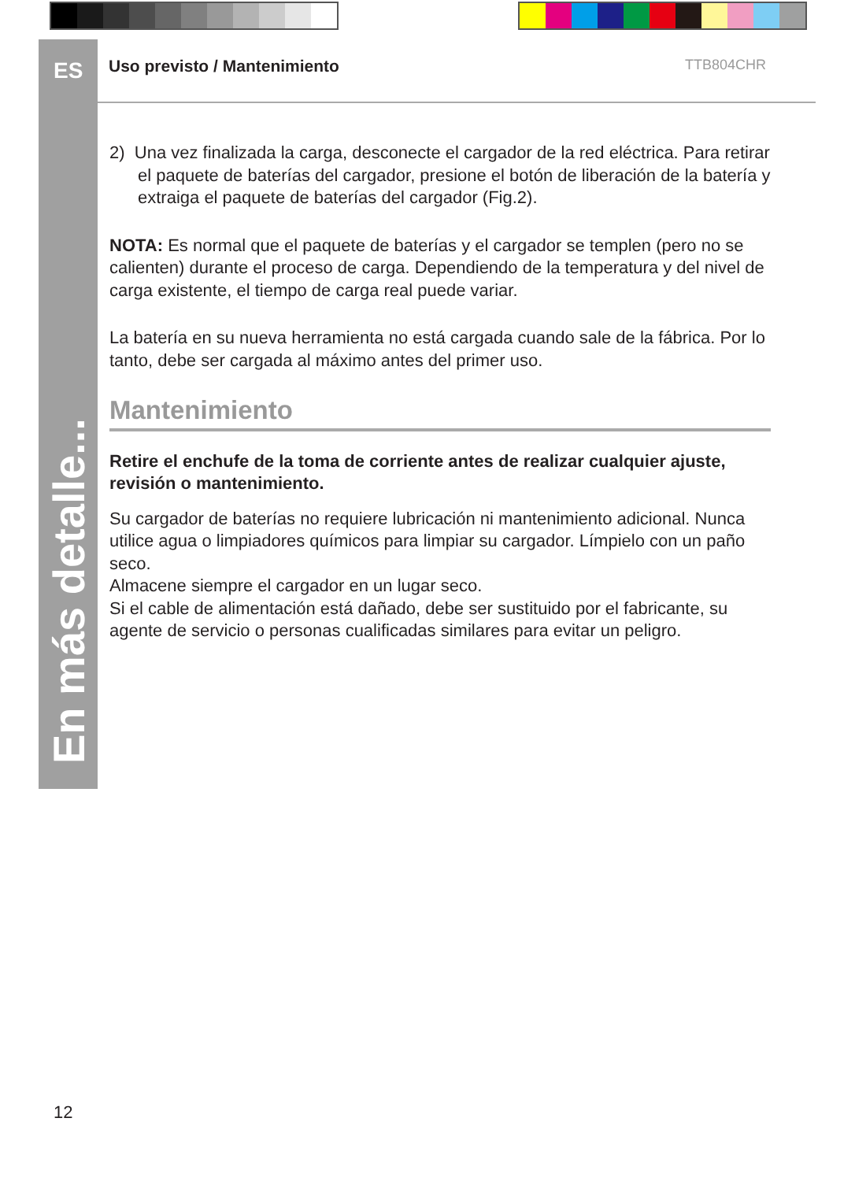ES
En más detalle...
Uso previsto / Mantenimiento TTB804CHR
2) Una vez finalizada la carga, desconecte el cargador de la red eléctrica. Para retirar el paquete de baterías del cargador, presione el botón de liberación de la batería y extraiga el paquete de baterías del cargador (Fig.2).
NOTA: Es normal que el paquete de baterías y el cargador se templen (pero no se calienten) durante el proceso de carga. Dependiendo de la temperatura y del nivel de carga existente, el tiempo de carga real puede variar.
La batería en su nueva herramienta no está cargada cuando sale de la fábrica. Por lo tanto, debe ser cargada al máximo antes del primer uso.
Mantenimiento
Retire el enchufe de la toma de corriente antes de realizar cualquier ajuste, revisión o mantenimiento.
Su cargador de baterías no requiere lubricación ni mantenimiento adicional. Nunca utilice agua o limpiadores químicos para limpiar su cargador. Límpielo con un paño seco.
Almacene siempre el cargador en un lugar seco.
Si el cable de alimentación está dañado, debe ser sustituido por el fabricante, su agente de servicio o personas cualificadas similares para evitar un peligro.
12